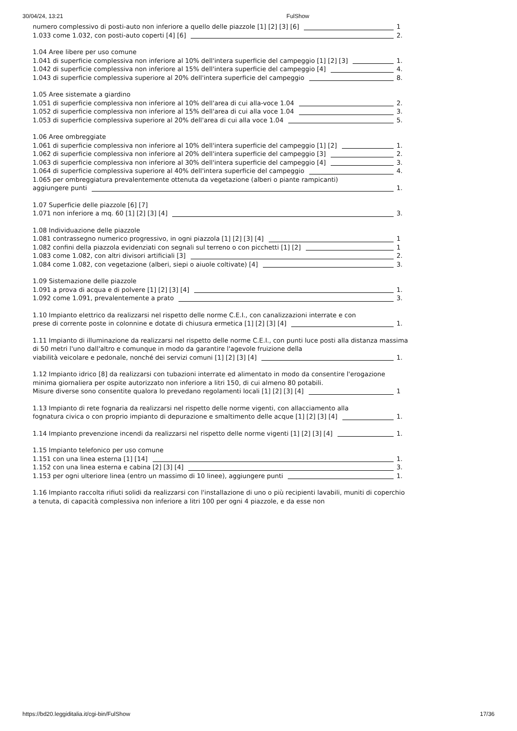30/04/24, 13:21 FulShow
numero complessivo di posti-auto non inferiore a quello delle piazzole [1] [2] [3] [6]
1
1.033 come 1.032, con posti-auto coperti [4] [6]
2.
1.04 Aree libere per uso comune
1.041 di superficie complessiva non inferiore al 10% dell'intera superficie del campeggio [1] [2] [3]
1.
1.042 di superficie complessiva non inferiore al 15% dell'intera superficie del campeggio [4]
4.
1.043 di superficie complessiva superiore al 20% dell'intera superficie del campeggio
8.
1.05 Aree sistemate a giardino
1.051 di superficie complessiva non inferiore al 10% dell'area di cui alla-voce 1.04
2.
1.052 di superficie complessiva non inferiore al 15% dell'area di cui alla voce 1.04
3.
1.053 di superficie complessiva superiore al 20% dell'area di cui alla voce 1.04
5.
1.06 Aree ombreggiate
1.061 di superficie complessiva non inferiore al 10% dell'intera superficie del campeggio [1] [2]
1.
1.062 di superficie complessiva non inferiore al 20% dell'intera superficie del campeggio [3]
2.
1.063 di superficie complessiva non inferiore al 30% dell'intera superficie del campeggio [4]
3.
1.064 di superficie complessiva superiore al 40% dell'intera superficie del campeggio
4.
1.065 per ombreggiatura prevalentemente ottenuta da vegetazione (alberi o piante rampicanti)
aggiungere punti
1.
1.07 Superficie delle piazzole [6] [7]
1.071 non inferiore a mq. 60 [1] [2] [3] [4]
3.
1.08 Individuazione delle piazzole
1.081 contrassegno numerico progressivo, in ogni piazzola [1] [2] [3] [4]
1
1.082 confini della piazzola evidenziati con segnali sul terreno o con picchetti [1] [2]
1
1.083 come 1.082, con altri divisori artificiali [3]
2.
1.084 come 1.082, con vegetazione (alberi, siepi o aiuole coltivate) [4]
3.
1.09 Sistemazione delle piazzole
1.091 a prova di acqua e di polvere [1] [2] [3] [4]
1.
1.092 come 1.091, prevalentemente a prato
3.
1.10 Impianto elettrico da realizzarsi nel rispetto delle norme C.E.I., con canalizzazioni interrate e con
prese di corrente poste in colonnine e dotate di chiusura ermetica [1] [2] [3] [4]
1.
1.11 Impianto di illuminazione da realizzarsi nel rispetto delle norme C.E.I., con punti luce posti alla distanza massima di 50 metri l'uno dall'altro e comunque in modo da garantire l'agevole fruizione della
viabilità veicolare e pedonale, nonché dei servizi comuni [1] [2] [3] [4]
1.
1.12 Impianto idrico [8] da realizzarsi con tubazioni interrate ed alimentato in modo da consentire l'erogazione minima giornaliera per ospite autorizzato non inferiore a litri 150, di cui almeno 80 potabili.
Misure diverse sono consentite qualora lo prevedano regolamenti locali [1] [2] [3] [4]
1
1.13 Impianto di rete fognaria da realizzarsi nel rispetto delle norme vigenti, con allacciamento alla
fognatura civica o con proprio impianto di depurazione e smaltimento delle acque [1] [2] [3] [4]
1.
1.14 Impianto prevenzione incendi da realizzarsi nel rispetto delle norme vigenti [1] [2] [3] [4]
1.
1.15 Impianto telefonico per uso comune
1.151 con una linea esterna [1] [14]
1.
1.152 con una linea esterna e cabina [2] [3] [4]
3.
1.153 per ogni ulteriore linea (entro un massimo di 10 linee), aggiungere punti
1.
1.16 Impianto raccolta rifiuti solidi da realizzarsi con l'installazione di uno o più recipienti lavabili, muniti di coperchio a tenuta, di capacità complessiva non inferiore a litri 100 per ogni 4 piazzole, e da esse non
https://bd20.leggiditalia.it/cgi-bin/FulShow 17/36